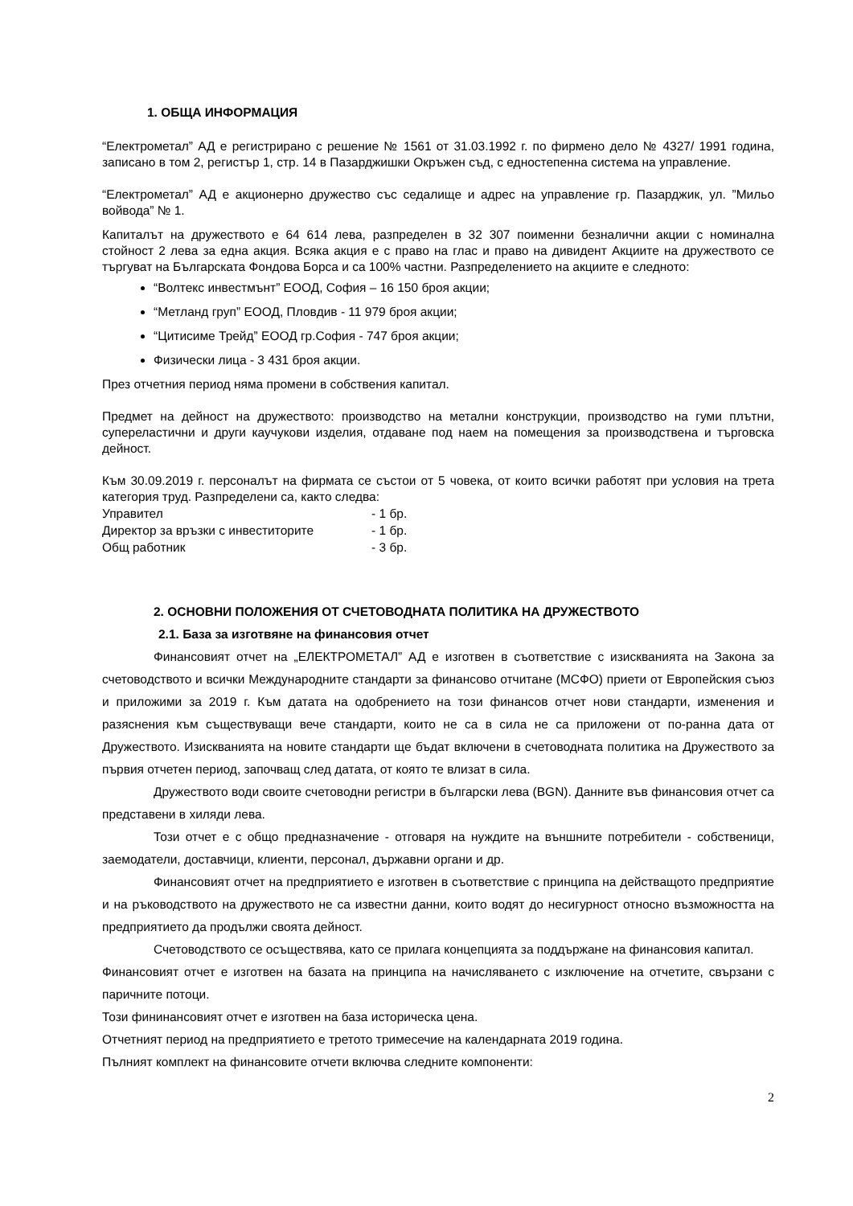1. ОБЩА ИНФОРМАЦИЯ
“Електрометал” АД е регистрирано с решение № 1561 от 31.03.1992 г. по фирмено дело № 4327/ 1991 година, записано в том 2, регистър 1, стр. 14 в Пазарджишки Окръжен съд, с едностепенна система на управление.
“Електрометал” АД е акционерно дружество със седалище и адрес на управление гр. Пазарджик, ул. ”Мильо войвода” № 1.
Капиталът на дружеството е 64 614 лева, разпределен в 32 307 поименни безналични акции с номинална стойност 2 лева за една акция. Всяка акция е с право на глас и право на дивидент Акциите на дружеството се търгуват на Българската Фондова Борса и са 100% частни. Разпределението на акциите е следното:
“Волтекс инвестмънт” ЕООД, София – 16 150 броя акции;
“Метланд груп” ЕООД, Пловдив - 11 979 броя акции;
“Цитисиме Трейд” ЕООД гр.София - 747 броя акции;
Физически лица - 3 431 броя акции.
През отчетния период няма промени в собствения капитал.
Предмет на дейност на дружеството: производство на метални конструкции, производство на гуми плътни, супереластични и други каучукови изделия, отдаване под наем на помещения за производствена и търговска дейност.
Към 30.09.2019 г. персоналът на фирмата се състои от 5 човека, от които всички работят при условия на трета категория труд. Разпределени са, както следва:
| Управител | - 1 бр. |
| Директор за връзки с инвеститорите | - 1 бр. |
| Общ работник | - 3 бр. |
2. ОСНОВНИ ПОЛОЖЕНИЯ ОТ СЧЕТОВОДНАТА ПОЛИТИКА НА ДРУЖЕСТВОТО
2.1. База за изготвяне на финансовия отчет
Финансовият отчет на „ЕЛЕКТРОМЕТАЛ” АД е изготвен в съответствие с изискванията на Закона за счетоводството и всички Международните стандарти за финансово отчитане (МСФО) приети от Европейския съюз и приложими за 2019 г. Към датата на одобрението на този финансов отчет нови стандарти, изменения и разяснения към съществуващи вече стандарти, които не са в сила не са приложени от по-ранна дата от Дружеството. Изискванията на новите стандарти ще бъдат включени в счетоводната политика на Дружеството за първия отчетен период, започващ след датата, от която те влизат в сила.
Дружеството води своите счетоводни регистри в български лева (BGN). Данните във финансовия отчет са представени в хиляди лева.
Този отчет е с общо предназначение - отговаря на нуждите на външните потребители - собственици, заемодатели, доставчици, клиенти, персонал, държавни органи и др.
Финансовият отчет на предприятието е изготвен в съответствие с принципа на действащото предприятие и на ръководството на дружеството не са известни данни, които водят до несигурност относно възможността на предприятието да продължи своята дейност.
Счетоводството се осъществява, като се прилага концепцията за поддържане на финансовия капитал.
Финансовият отчет е изготвен на базата на принципа на начисляването с изключение на отчетите, свързани с паричните потоци.
Този фининансовият отчет е изготвен на база историческа цена.
Отчетният период на предприятието е третото тримесечие на календарната 2019 година.
Пълният комплект на финансовите отчети включва следните компоненти:
2